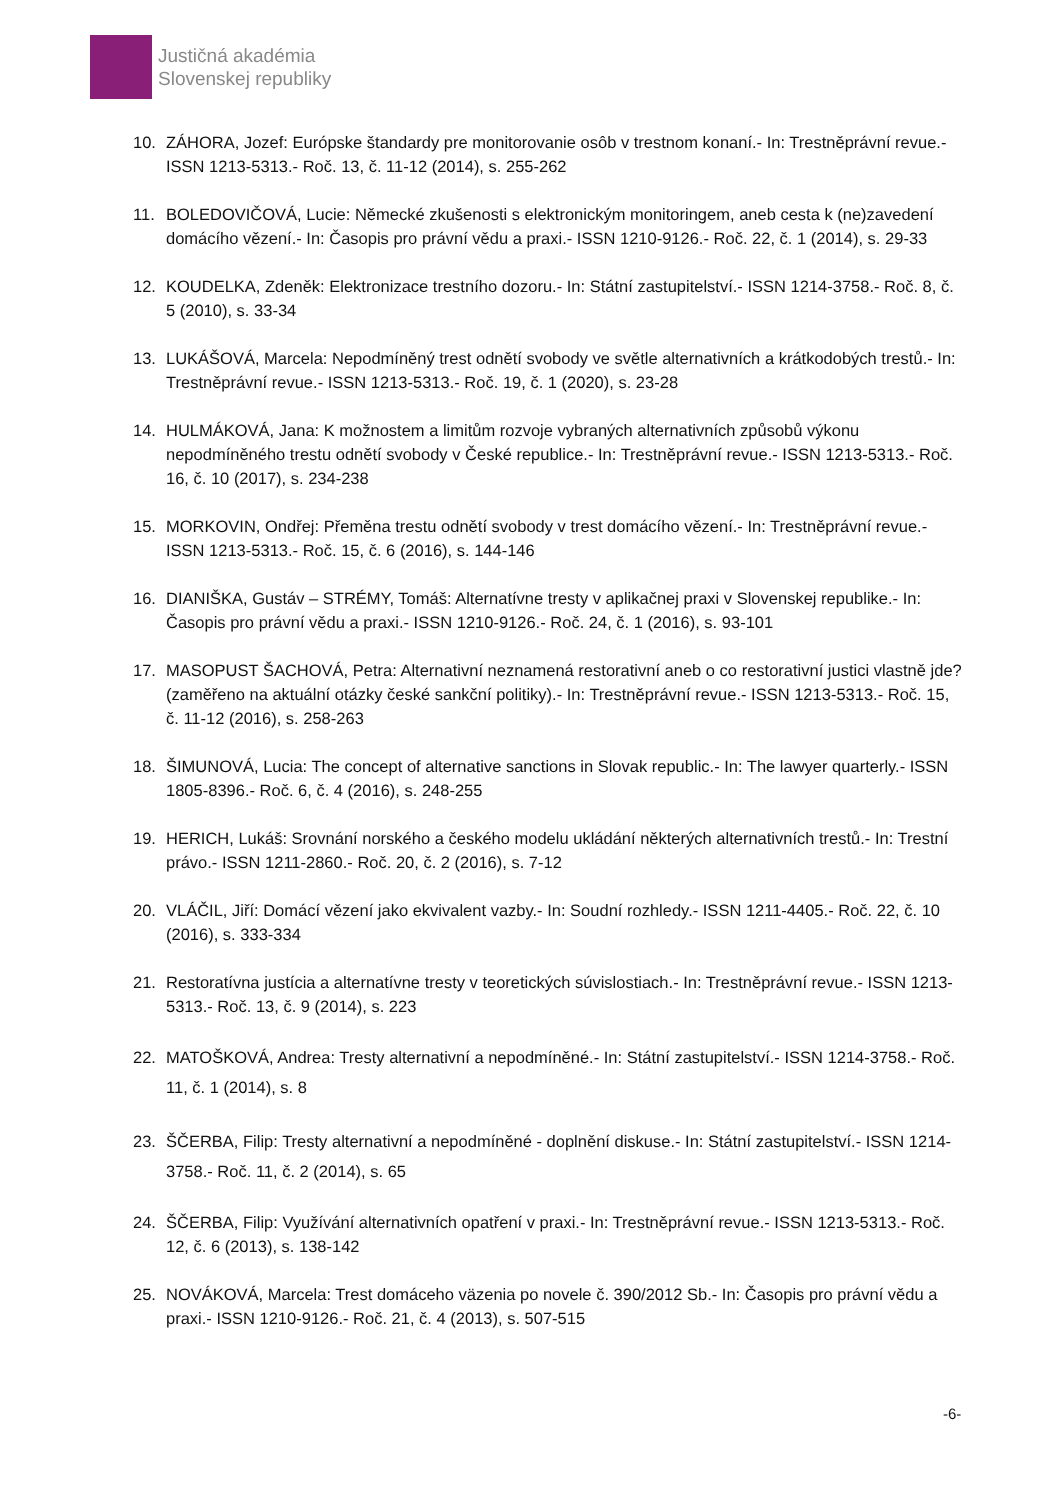Justičná akadémia
Slovenskej republiky
10. ZÁHORA, Jozef: Európske štandardy pre monitorovanie osôb v trestnom konaní.- In: Trestněprávní revue.- ISSN 1213-5313.- Roč. 13, č. 11-12 (2014), s. 255-262
11. BOLEDOVIČOVÁ, Lucie: Německé zkušenosti s elektronickým monitoringem, aneb cesta k (ne)zavedení domácího vězení.- In: Časopis pro právní vědu a praxi.- ISSN 1210-9126.- Roč. 22, č. 1 (2014), s. 29-33
12. KOUDELKA, Zdeněk: Elektronizace trestního dozoru.- In: Státní zastupitelství.- ISSN 1214-3758.- Roč. 8, č. 5 (2010), s. 33-34
13. LUKÁŠOVÁ, Marcela: Nepodmíněný trest odnětí svobody ve světle alternativních a krátkodobých trestů.- In: Trestněprávní revue.- ISSN 1213-5313.- Roč. 19, č. 1 (2020), s. 23-28
14. HULMÁKOVÁ, Jana: K možnostem a limitům rozvoje vybraných alternativních způsobů výkonu nepodmíněného trestu odnětí svobody v České republice.- In: Trestněprávní revue.- ISSN 1213-5313.- Roč. 16, č. 10 (2017), s. 234-238
15. MORKOVIN, Ondřej: Přeměna trestu odnětí svobody v trest domácího vězení.- In: Trestněprávní revue.- ISSN 1213-5313.- Roč. 15, č. 6 (2016), s. 144-146
16. DIANIŠKA, Gustáv – STRÉMY, Tomáš: Alternatívne tresty v aplikačnej praxi v Slovenskej republike.- In: Časopis pro právní vědu a praxi.- ISSN 1210-9126.- Roč. 24, č. 1 (2016), s. 93-101
17. MASOPUST ŠACHOVÁ, Petra: Alternativní neznamená restorativní aneb o co restorativní justici vlastně jde? (zaměřeno na aktuální otázky české sankční politiky).- In: Trestněprávní revue.- ISSN 1213-5313.- Roč. 15, č. 11-12 (2016), s. 258-263
18. ŠIMUNOVÁ, Lucia: The concept of alternative sanctions in Slovak republic.- In: The lawyer quarterly.- ISSN 1805-8396.- Roč. 6, č. 4 (2016), s. 248-255
19. HERICH, Lukáš: Srovnání norského a českého modelu ukládání některých alternativních trestů.- In: Trestní právo.- ISSN 1211-2860.- Roč. 20, č. 2 (2016), s. 7-12
20. VLÁČIL, Jiří: Domácí vězení jako ekvivalent vazby.- In: Soudní rozhledy.- ISSN 1211-4405.- Roč. 22, č. 10 (2016), s. 333-334
21. Restoratívna justícia a alternatívne tresty v teoretických súvislostiach.- In: Trestněprávní revue.- ISSN 1213-5313.- Roč. 13, č. 9 (2014), s. 223
22. MATOŠKOVÁ, Andrea: Tresty alternativní a nepodmíněné.- In: Státní zastupitelství.- ISSN 1214-3758.- Roč. 11, č. 1 (2014), s. 8
23. ŠČERBA, Filip: Tresty alternativní a nepodmíněné - doplnění diskuse.- In: Státní zastupitelství.- ISSN 1214-3758.- Roč. 11, č. 2 (2014), s. 65
24. ŠČERBA, Filip: Využívání alternativních opatření v praxi.- In: Trestněprávní revue.- ISSN 1213-5313.- Roč. 12, č. 6 (2013), s. 138-142
25. NOVÁKOVÁ, Marcela: Trest domáceho väzenia po novele č. 390/2012 Sb.- In: Časopis pro právní vědu a praxi.- ISSN 1210-9126.- Roč. 21, č. 4 (2013), s. 507-515
-6-